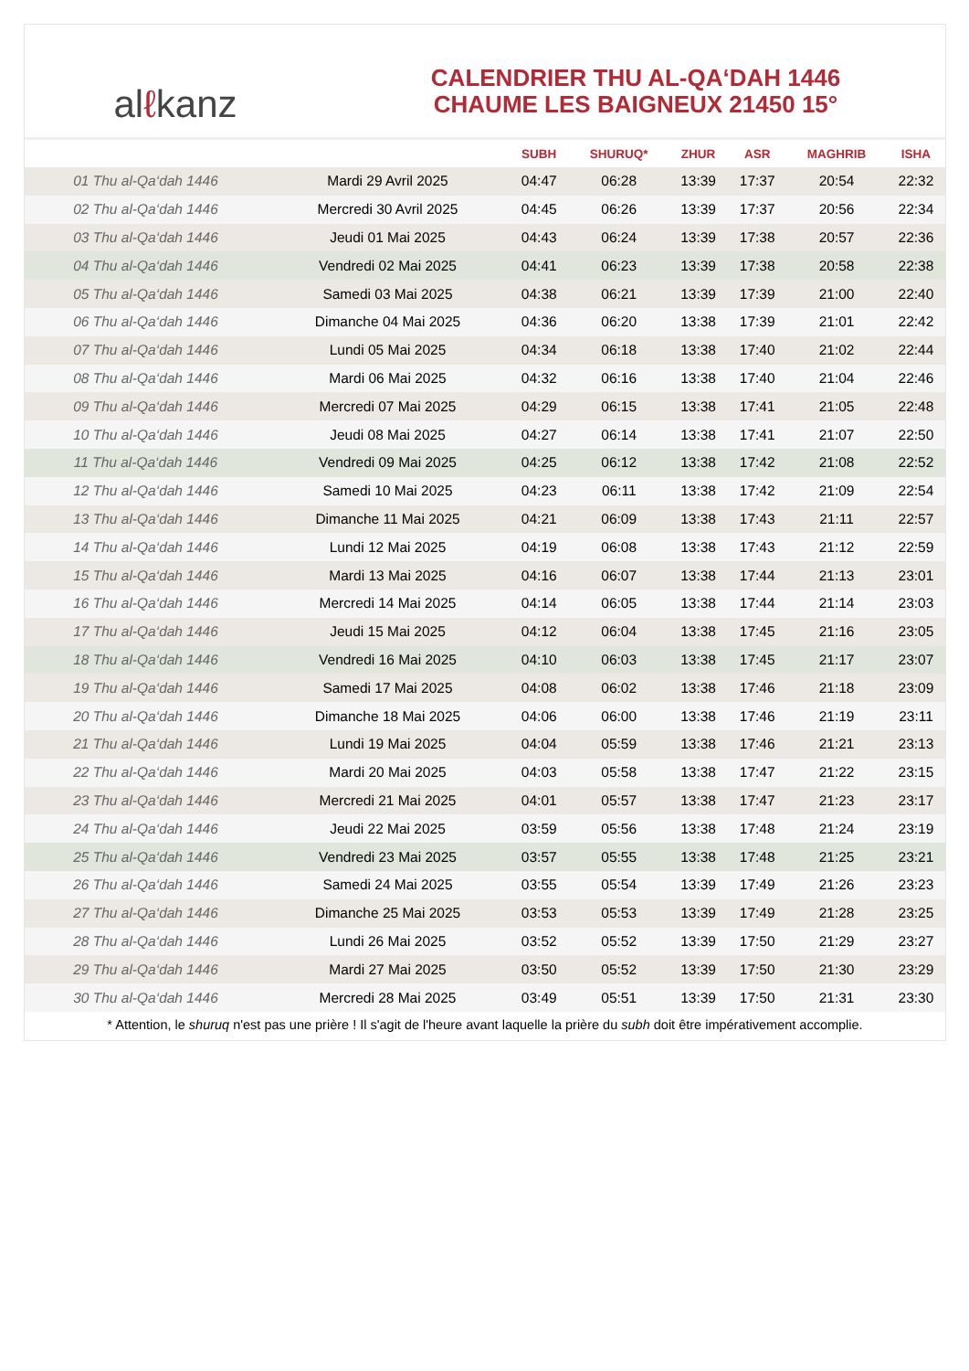alℓkanz
CALENDRIER THU AL-QA‘DAH 1446
CHAUME LES BAIGNEUX 21450 15°
| | | SUBH | SHURUQ* | ZHUR | ASR | MAGHRIB | ISHA |
| --- | --- | --- | --- | --- | --- | --- | --- |
| 01 Thu al-Qa‘dah 1446 | Mardi 29 Avril 2025 | 04:47 | 06:28 | 13:39 | 17:37 | 20:54 | 22:32 |
| 02 Thu al-Qa‘dah 1446 | Mercredi 30 Avril 2025 | 04:45 | 06:26 | 13:39 | 17:37 | 20:56 | 22:34 |
| 03 Thu al-Qa‘dah 1446 | Jeudi 01 Mai 2025 | 04:43 | 06:24 | 13:39 | 17:38 | 20:57 | 22:36 |
| 04 Thu al-Qa‘dah 1446 | Vendredi 02 Mai 2025 | 04:41 | 06:23 | 13:39 | 17:38 | 20:58 | 22:38 |
| 05 Thu al-Qa‘dah 1446 | Samedi 03 Mai 2025 | 04:38 | 06:21 | 13:39 | 17:39 | 21:00 | 22:40 |
| 06 Thu al-Qa‘dah 1446 | Dimanche 04 Mai 2025 | 04:36 | 06:20 | 13:38 | 17:39 | 21:01 | 22:42 |
| 07 Thu al-Qa‘dah 1446 | Lundi 05 Mai 2025 | 04:34 | 06:18 | 13:38 | 17:40 | 21:02 | 22:44 |
| 08 Thu al-Qa‘dah 1446 | Mardi 06 Mai 2025 | 04:32 | 06:16 | 13:38 | 17:40 | 21:04 | 22:46 |
| 09 Thu al-Qa‘dah 1446 | Mercredi 07 Mai 2025 | 04:29 | 06:15 | 13:38 | 17:41 | 21:05 | 22:48 |
| 10 Thu al-Qa‘dah 1446 | Jeudi 08 Mai 2025 | 04:27 | 06:14 | 13:38 | 17:41 | 21:07 | 22:50 |
| 11 Thu al-Qa‘dah 1446 | Vendredi 09 Mai 2025 | 04:25 | 06:12 | 13:38 | 17:42 | 21:08 | 22:52 |
| 12 Thu al-Qa‘dah 1446 | Samedi 10 Mai 2025 | 04:23 | 06:11 | 13:38 | 17:42 | 21:09 | 22:54 |
| 13 Thu al-Qa‘dah 1446 | Dimanche 11 Mai 2025 | 04:21 | 06:09 | 13:38 | 17:43 | 21:11 | 22:57 |
| 14 Thu al-Qa‘dah 1446 | Lundi 12 Mai 2025 | 04:19 | 06:08 | 13:38 | 17:43 | 21:12 | 22:59 |
| 15 Thu al-Qa‘dah 1446 | Mardi 13 Mai 2025 | 04:16 | 06:07 | 13:38 | 17:44 | 21:13 | 23:01 |
| 16 Thu al-Qa‘dah 1446 | Mercredi 14 Mai 2025 | 04:14 | 06:05 | 13:38 | 17:44 | 21:14 | 23:03 |
| 17 Thu al-Qa‘dah 1446 | Jeudi 15 Mai 2025 | 04:12 | 06:04 | 13:38 | 17:45 | 21:16 | 23:05 |
| 18 Thu al-Qa‘dah 1446 | Vendredi 16 Mai 2025 | 04:10 | 06:03 | 13:38 | 17:45 | 21:17 | 23:07 |
| 19 Thu al-Qa‘dah 1446 | Samedi 17 Mai 2025 | 04:08 | 06:02 | 13:38 | 17:46 | 21:18 | 23:09 |
| 20 Thu al-Qa‘dah 1446 | Dimanche 18 Mai 2025 | 04:06 | 06:00 | 13:38 | 17:46 | 21:19 | 23:11 |
| 21 Thu al-Qa‘dah 1446 | Lundi 19 Mai 2025 | 04:04 | 05:59 | 13:38 | 17:46 | 21:21 | 23:13 |
| 22 Thu al-Qa‘dah 1446 | Mardi 20 Mai 2025 | 04:03 | 05:58 | 13:38 | 17:47 | 21:22 | 23:15 |
| 23 Thu al-Qa‘dah 1446 | Mercredi 21 Mai 2025 | 04:01 | 05:57 | 13:38 | 17:47 | 21:23 | 23:17 |
| 24 Thu al-Qa‘dah 1446 | Jeudi 22 Mai 2025 | 03:59 | 05:56 | 13:38 | 17:48 | 21:24 | 23:19 |
| 25 Thu al-Qa‘dah 1446 | Vendredi 23 Mai 2025 | 03:57 | 05:55 | 13:38 | 17:48 | 21:25 | 23:21 |
| 26 Thu al-Qa‘dah 1446 | Samedi 24 Mai 2025 | 03:55 | 05:54 | 13:39 | 17:49 | 21:26 | 23:23 |
| 27 Thu al-Qa‘dah 1446 | Dimanche 25 Mai 2025 | 03:53 | 05:53 | 13:39 | 17:49 | 21:28 | 23:25 |
| 28 Thu al-Qa‘dah 1446 | Lundi 26 Mai 2025 | 03:52 | 05:52 | 13:39 | 17:50 | 21:29 | 23:27 |
| 29 Thu al-Qa‘dah 1446 | Mardi 27 Mai 2025 | 03:50 | 05:52 | 13:39 | 17:50 | 21:30 | 23:29 |
| 30 Thu al-Qa‘dah 1446 | Mercredi 28 Mai 2025 | 03:49 | 05:51 | 13:39 | 17:50 | 21:31 | 23:30 |
* Attention, le shuruq n'est pas une prière ! Il s'agit de l'heure avant laquelle la prière du subh doit être impérativement accomplie.